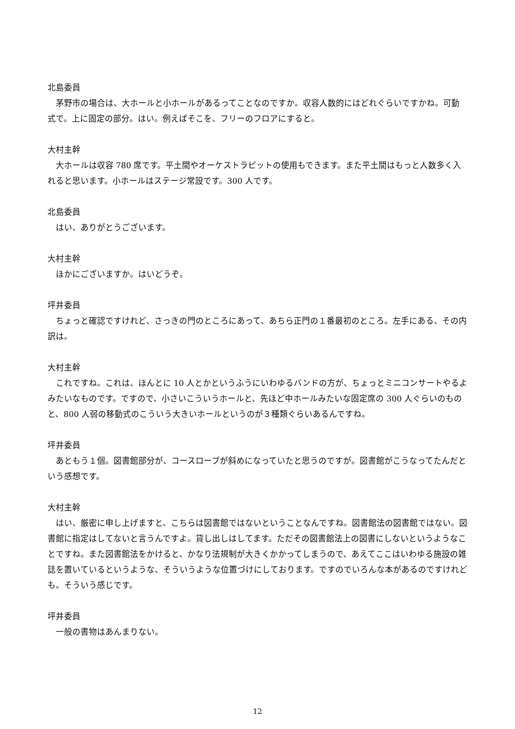北島委員
茅野市の場合は、大ホールと小ホールがあるってことなのですか。収容人数的にはどれぐらいですかね。可動式で。上に固定の部分。はい。例えばそこを、フリーのフロアにすると。
大村主幹
大ホールは収容 780 席です。平土間やオーケストラピットの使用もできます。また平土間はもっと人数多く入れると思います。小ホールはステージ常設です。300 人です。
北島委員
はい、ありがとうございます。
大村主幹
ほかにございますか。はいどうぞ。
坪井委員
ちょっと確認ですけれど、さっきの門のところにあって、あちら正門の１番最初のところ。左手にある、その内訳は。
大村主幹
これですね。これは、ほんとに 10 人とかというふうにいわゆるバンドの方が、ちょっとミニコンサートやるよみたいなものです。ですので、小さいこういうホールと、先ほど中ホールみたいな固定席の 300 人ぐらいのものと、800 人弱の移動式のこういう大きいホールというのが３種類ぐらいあるんですね。
坪井委員
あともう１個。図書館部分が、コースロープが斜めになっていたと思うのですが。図書館がこうなってたんだという感想です。
大村主幹
はい、厳密に申し上げますと、こちらは図書館ではないということなんですね。図書館法の図書館ではない。図書館に指定はしてないと言うんですよ。貸し出しはしてます。ただその図書館法上の図書にしないというようなことですね。また図書館法をかけると、かなり法規制が大きくかかってしまうので、あえてここはいわゆる施設の雑誌を置いているというような、そういうような位置づけにしております。ですのでいろんな本があるのですけれども。そういう感じです。
坪井委員
一般の書物はあんまりない。
12